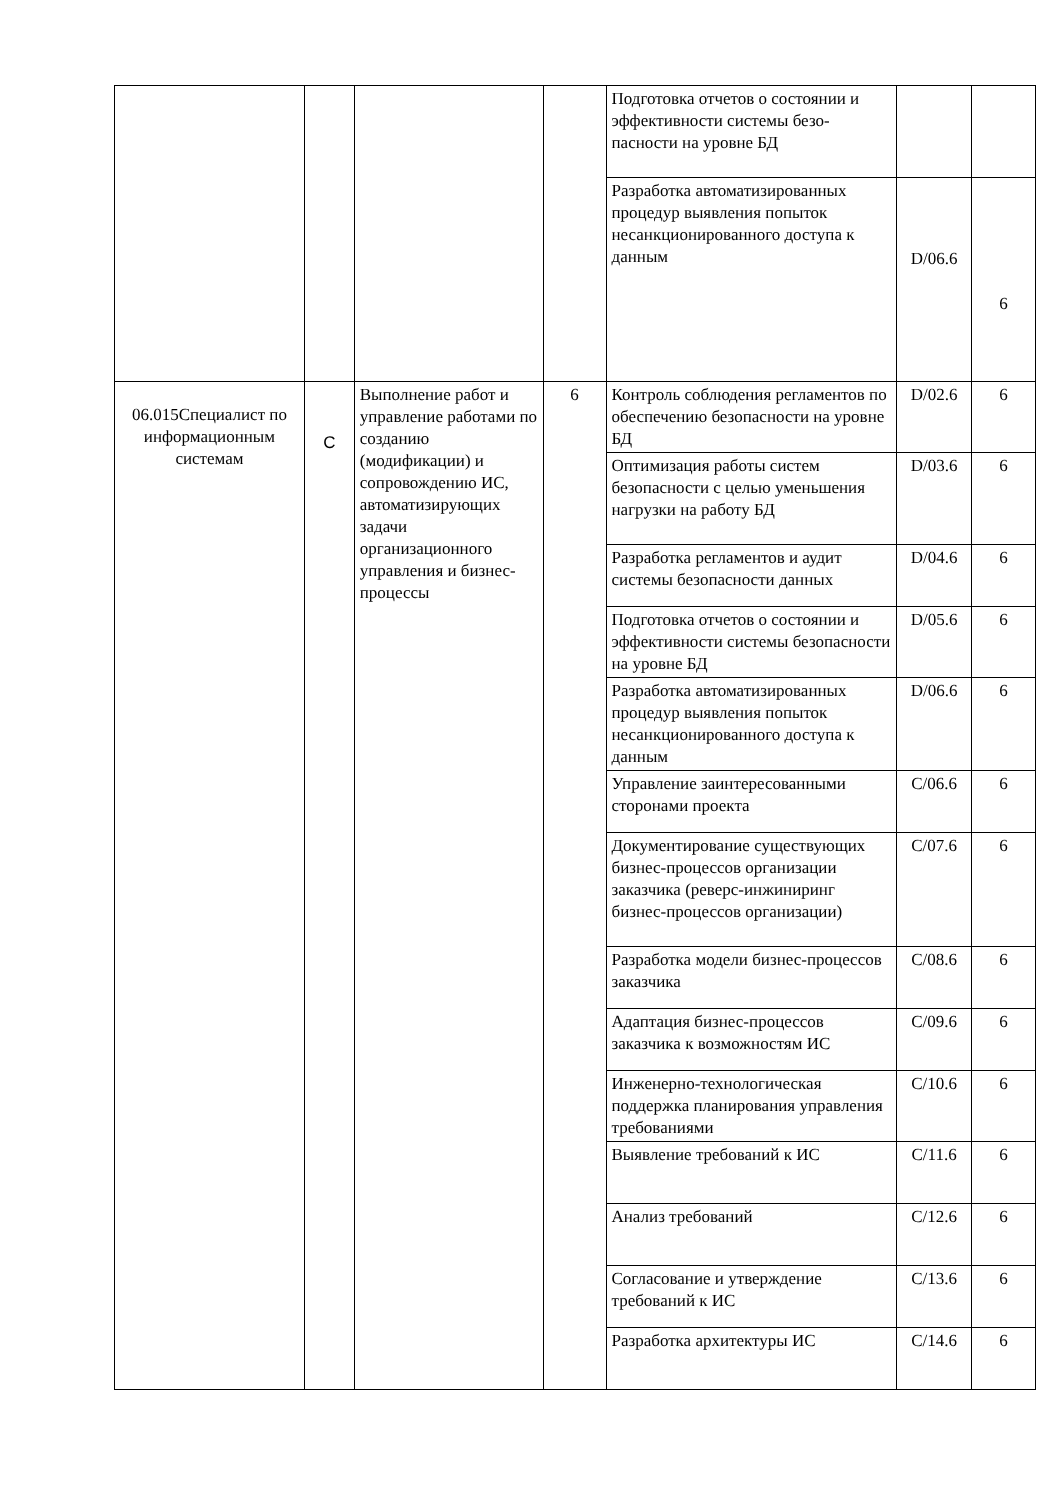| | | | | Подготовка отчетов о состоянии и эффективности системы безо-пасности на уровне БД | | |
| | | | | Разработка автоматизированных процедур выявления попыток несанкционированного доступа к данным | D/06.6 | 6 |
| 06.015Специалист по информационным системам | C | Выполнение работ и управление работами по созданию (модификации) и сопровождению ИС, автоматизирующих задачи организационного управления и бизнес-процессы | 6 | Контроль соблюдения регламентов по обеспечению безопасности на уровне БД | D/02.6 | 6 |
| | | | | Оптимизация работы систем безопасности с целью уменьшения нагрузки на работу БД | D/03.6 | 6 |
| | | | | Разработка регламентов и аудит системы безопасности данных | D/04.6 | 6 |
| | | | | Подготовка отчетов о состоянии и эффективности системы безопасности на уровне БД | D/05.6 | 6 |
| | | | | Разработка автоматизированных процедур выявления попыток несанкционированного доступа к данным | D/06.6 | 6 |
| | | | | Управление заинтересованными сторонами проекта | C/06.6 | 6 |
| | | | | Документирование существующих бизнес-процессов организации заказчика (реверс-инжиниринг бизнес-процессов организации) | C/07.6 | 6 |
| | | | | Разработка модели бизнес-процессов заказчика | C/08.6 | 6 |
| | | | | Адаптация бизнес-процессов заказчика к возможностям ИС | C/09.6 | 6 |
| | | | | Инженерно-технологическая поддержка планирования управления требованиями | C/10.6 | 6 |
| | | | | Выявление требований к ИС | C/11.6 | 6 |
| | | | | Анализ требований | C/12.6 | 6 |
| | | | | Согласование и утверждение требований к ИС | C/13.6 | 6 |
| | | | | Разработка архитектуры ИС | C/14.6 | 6 |